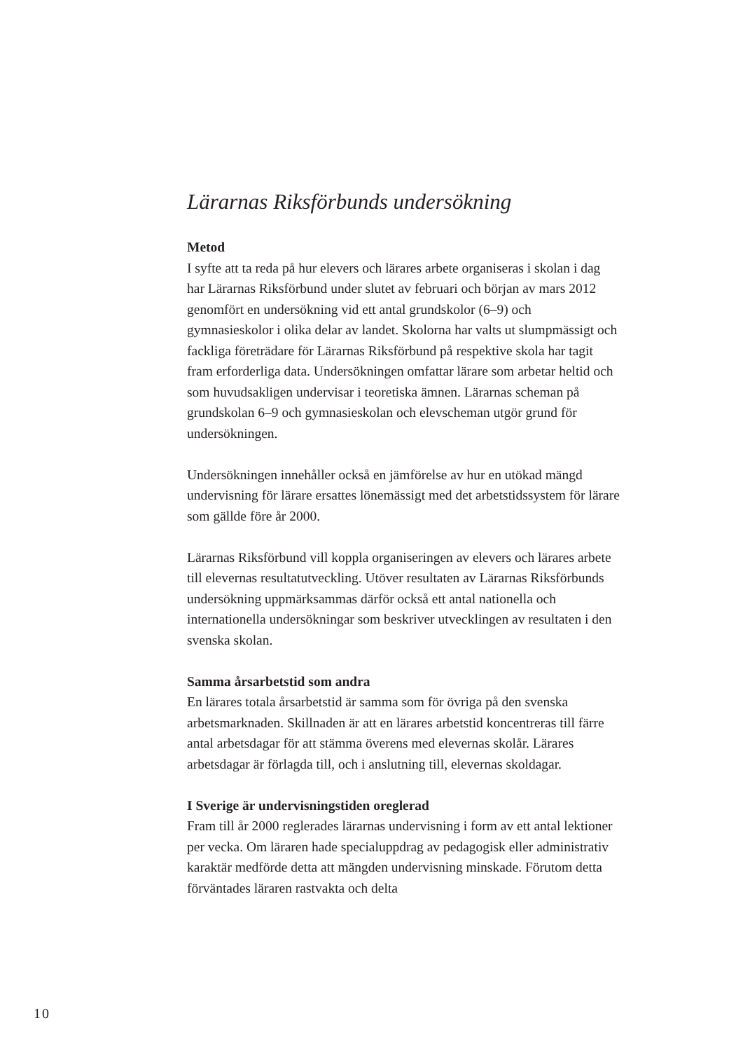Lärarnas Riksförbunds undersökning
Metod
I syfte att ta reda på hur elevers och lärares arbete organiseras i skolan i dag har Lärarnas Riksförbund under slutet av februari och början av mars 2012 genomfört en undersökning vid ett antal grundskolor (6–9) och gymnasieskolor i olika delar av landet. Skolorna har valts ut slumpmässigt och fackliga företrädare för Lärarnas Riksförbund på respektive skola har tagit fram erforderliga data. Undersökningen omfattar lärare som arbetar heltid och som huvudsakligen undervisar i teoretiska ämnen. Lärarnas scheman på grundskolan 6–9 och gymnasieskolan och elevscheman utgör grund för undersökningen.
Undersökningen innehåller också en jämförelse av hur en utökad mängd undervisning för lärare ersattes lönemässigt med det arbetstidssystem för lärare som gällde före år 2000.
Lärarnas Riksförbund vill koppla organiseringen av elevers och lärares arbete till elevernas resultatutveckling. Utöver resultaten av Lärarnas Riksförbunds undersökning uppmärksammas därför också ett antal nationella och internationella undersökningar som beskriver utvecklingen av resultaten i den svenska skolan.
Samma årsarbetstid som andra
En lärares totala årsarbetstid är samma som för övriga på den svenska arbetsmarknaden. Skillnaden är att en lärares arbetstid koncentreras till färre antal arbetsdagar för att stämma överens med elevernas skolår. Lärares arbetsdagar är förlagda till, och i anslutning till, elevernas skoldagar.
I Sverige är undervisningstiden oreglerad
Fram till år 2000 reglerades lärarnas undervisning i form av ett antal lektioner per vecka. Om läraren hade specialuppdrag av pedagogisk eller administrativ karaktär medförde detta att mängden undervisning minskade. Förutom detta förväntades läraren rastvakta och delta
10